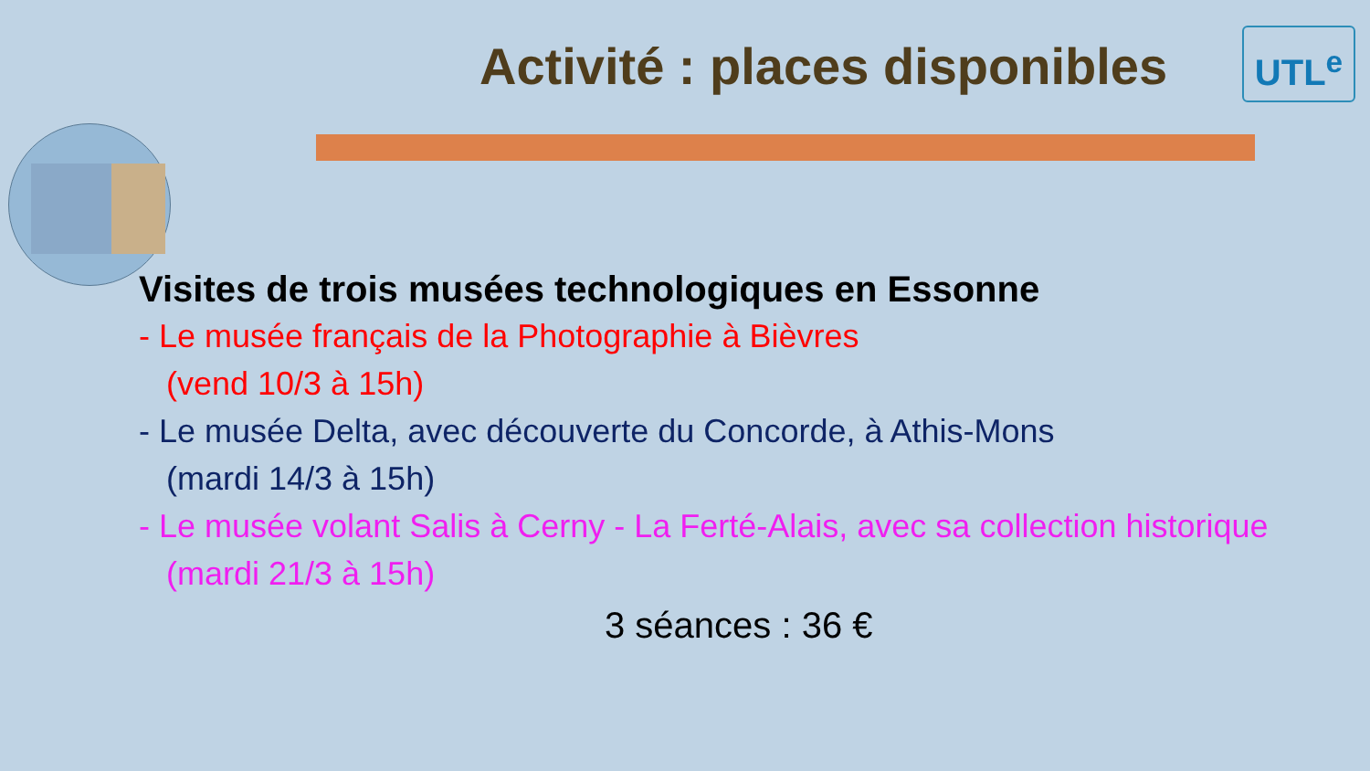Activité : places disponibles
UTL<sup>e</sup>
Visites de trois musées technologiques en Essonne
- Le musée français de la Photographie à Bièvres
(vend 10/3 à 15h)
- Le musée Delta, avec découverte du Concorde, à Athis-Mons
(mardi 14/3 à 15h)
- Le musée volant Salis à Cerny - La Ferté-Alais, avec sa collection historique
(mardi 21/3 à 15h)
3 séances : 36 €